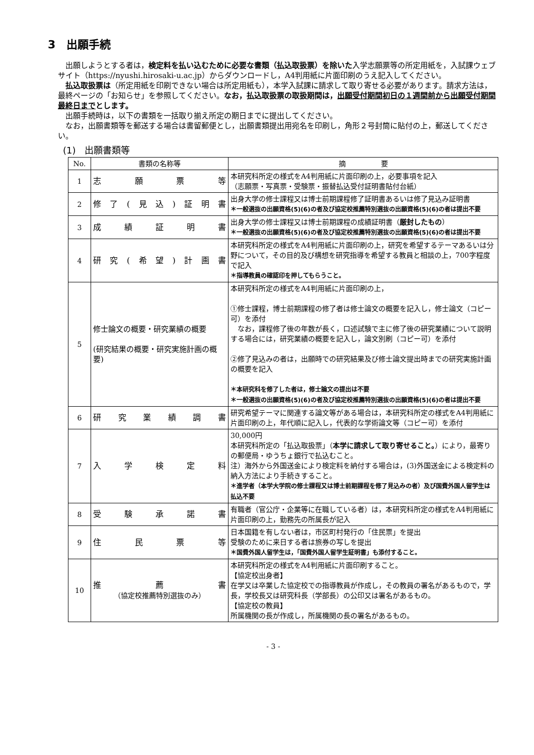3　出願手続
出願しようとする者は，検定料を払い込むために必要な書類（払込取扱票）を除いた入学志願票等の所定用紙を，入試課ウェブサイト（https://nyushi.hirosaki-u.ac.jp）からダウンロードし，A4判用紙に片面印刷のうえ記入してください。
払込取扱票は（所定用紙を印刷できない場合は所定用紙も），本学入試課に請求して取り寄せる必要があります。請求方法は，最終ページの「お知らせ」を参照してください。なお，払込取扱票の取扱期間は，出願受付期間初日の１週間前から出願受付期間最終日までとします。
出願手続時は，以下の書類を一括取り揃え所定の期日までに提出してください。
なお，出願書類等を郵送する場合は書留郵便とし，出願書類提出用宛名を印刷し，角形２号封筒に貼付の上，郵送してください。
(1)　出願書類等
| No. | 書類の名称等 | 摘 要 |
| --- | --- | --- |
| 1 | 志願票等 | 本研究科所定の様式をA4判用紙に片面印刷の上，必要事項を記入 （志願票・写真票・受験票・振替払込受付証明書貼付台紙） |
| 2 | 修了(見込)証明書 | 出身大学の修士課程又は博士前期課程修了証明書あるいは修了見込み証明書 ＊一般選抜の出願資格(5)(6)の者及び協定校推薦特別選抜の出願資格(5)(6)の者は提出不要 |
| 3 | 成績証明書 | 出身大学の修士課程又は博士前期課程の成績証明書（ 厳封したもの ） ＊一般選抜の出願資格(5)(6)の者及び協定校推薦特別選抜の出願資格(5)(6)の者は提出不要 |
| 4 | 研究(希望)計画書 | 本研究科所定の様式をA4判用紙に片面印刷の上，研究を希望するテーマあるいは分野について，その目的及び構想を研究指導を希望する教員と相談の上，700字程度で記入 ＊指導教員の確認印を押してもらうこと。 |
| 5 | 修士論文の概要・研究業績の概要 (研究結果の概要・研究実施計画の概要) | 本研究科所定の様式をA4判用紙に片面印刷の上， ①修士課程，博士前期課程の修了者は修士論文の概要を記入し，修士論文（コピー可）を添付 なお，課程修了後の年数が長く，口述試験で主に修了後の研究業績について説明する場合には，研究業績の概要を記入し，論文別刷（コピー可）を添付 ②修了見込みの者は，出願時での研究結果及び修士論文提出時までの研究実施計画の概要を記入 ＊本研究科を修了した者は，修士論文の提出は不要 ＊一般選抜の出願資格(5)(6)の者及び協定校推薦特別選抜の出願資格(5)(6)の者は提出不要 |
| 6 | 研究業績調書 | 研究希望テーマに関連する論文等がある場合は，本研究科所定の様式をA4判用紙に片面印刷の上，年代順に記入し，代表的な学術論文等（コピー可）を添付 |
| 7 | 入学検定料 | 30,000円 本研究科所定の「払込取扱票」（ 本学に請求して取り寄せること。 ）により，最寄りの郵便局・ゆうちょ銀行で払込むこと。 注）海外から外国送金により検定料を納付する場合は，(3)外国送金による検定料の納入方法により手続きすること。 ＊進学者（本学大学院の修士課程又は博士前期課程を修了見込みの者）及び国費外国人留学生は払込不要 |
| 8 | 受験承諾書 | 有職者（官公庁・企業等に在職している者）は，本研究科所定の様式をA4判用紙に片面印刷の上，勤務先の所属長が記入 |
| 9 | 住民票等 | 日本国籍を有しない者は，市区町村発行の「住民票」を提出 受験のために来日する者は旅券の写しを提出 ＊国費外国人留学生は，「国費外国人留学生証明書」も添付すること。 |
| 10 | 推薦書 （協定校推薦特別選抜のみ） | 本研究科所定の様式をA4判用紙に片面印刷すること。 【協定校出身者】 在学又は卒業した協定校での指導教員が作成し，その教員の署名があるもので，学長，学校長又は研究科長（学部長）の公印又は署名があるもの。 【協定校の教員】 所属機関の長が作成し，所属機関の長の署名があるもの。 |
- 3 -